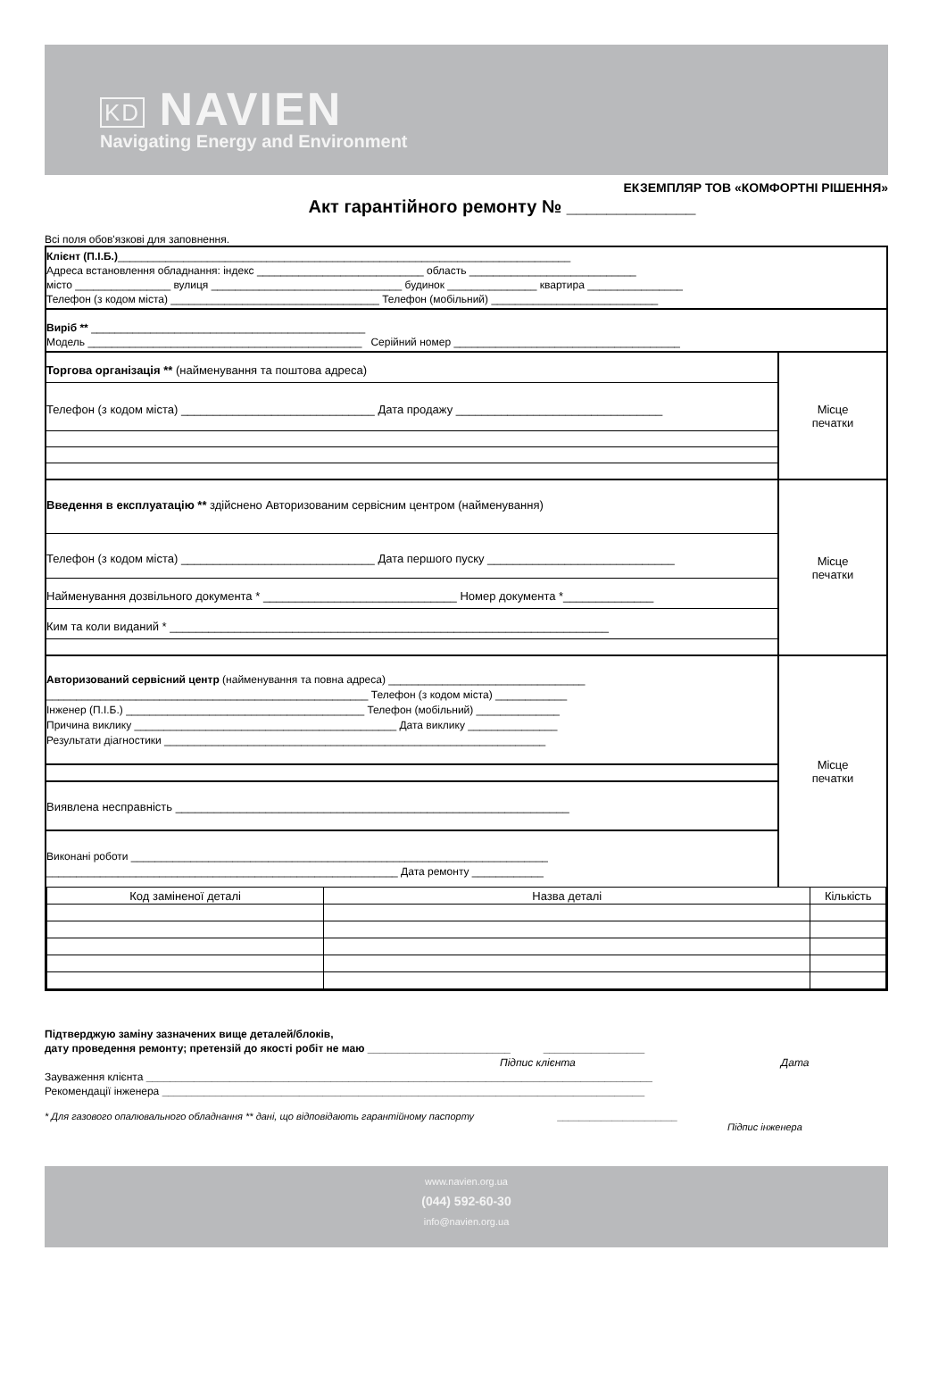KD NAVIEN
Navigating Energy and Environment
ЕКЗЕМПЛЯР ТОВ «КОМФОРТНІ РІШЕННЯ»
Акт гарантійного ремонту № _____________
Всі поля обов'язкові для заповнення.
Клієнт (П.І.Б.)____________________________________________________________________________
Адреса встановлення обладнання: індекс ____________________________ область ____________________________
місто ________________ вулиця ________________________________ будинок _______________ квартира ________________
Телефон (з кодом міста) ___________________________________ Телефон (мобільний) ____________________________
Виріб ** ______________________________________________
Модель ______________________________________________ Серійний номер ______________________________________
Торгова організація ** (найменування та поштова адреса)
Телефон (з кодом міста) ______________________________ Дата продажу ________________________________
Місце
печатки
Введення в експлуатацію ** здійснено Авторизованим сервісним центром (найменування)
Телефон (з кодом міста) ______________________________ Дата першого пуску _____________________________
Найменування дозвільного документа * ______________________________ Номер документа *______________
Ким та коли виданий * ____________________________________________________________________
Місце
печатки
Авторизований сервісний центр (найменування та повна адреса) _________________________________
______________________________________________________ Телефон (з кодом міста) ____________
Інженер (П.І.Б.) ________________________________________ Телефон (мобільний) ______________
Причина виклику ____________________________________________ Дата виклику _______________
Результати діагностики ________________________________________________________________
Виявлена несправність _____________________________________________________________
Виконані роботи ______________________________________________________________________
___________________________________________________________ Дата ремонту ____________
Місце
печатки
| Код заміненої деталі | Назва деталі | Кількість |
| --- | --- | --- |
Підтверджую заміну зазначених вище деталей/блоків,
дату проведення ремонту; претензій до якості робіт не маю ________________________ _________________
Підпис клієнта Дата
Зауваження клієнта _____________________________________________________________________________________
Рекомендації інженера _________________________________________________________________________________
* Для газового опалювального обладнання ** дані, що відповідають гарантійному паспорту ______________________
Підпис інженера
www.navien.org.ua
(044) 592-60-30
info@navien.org.ua